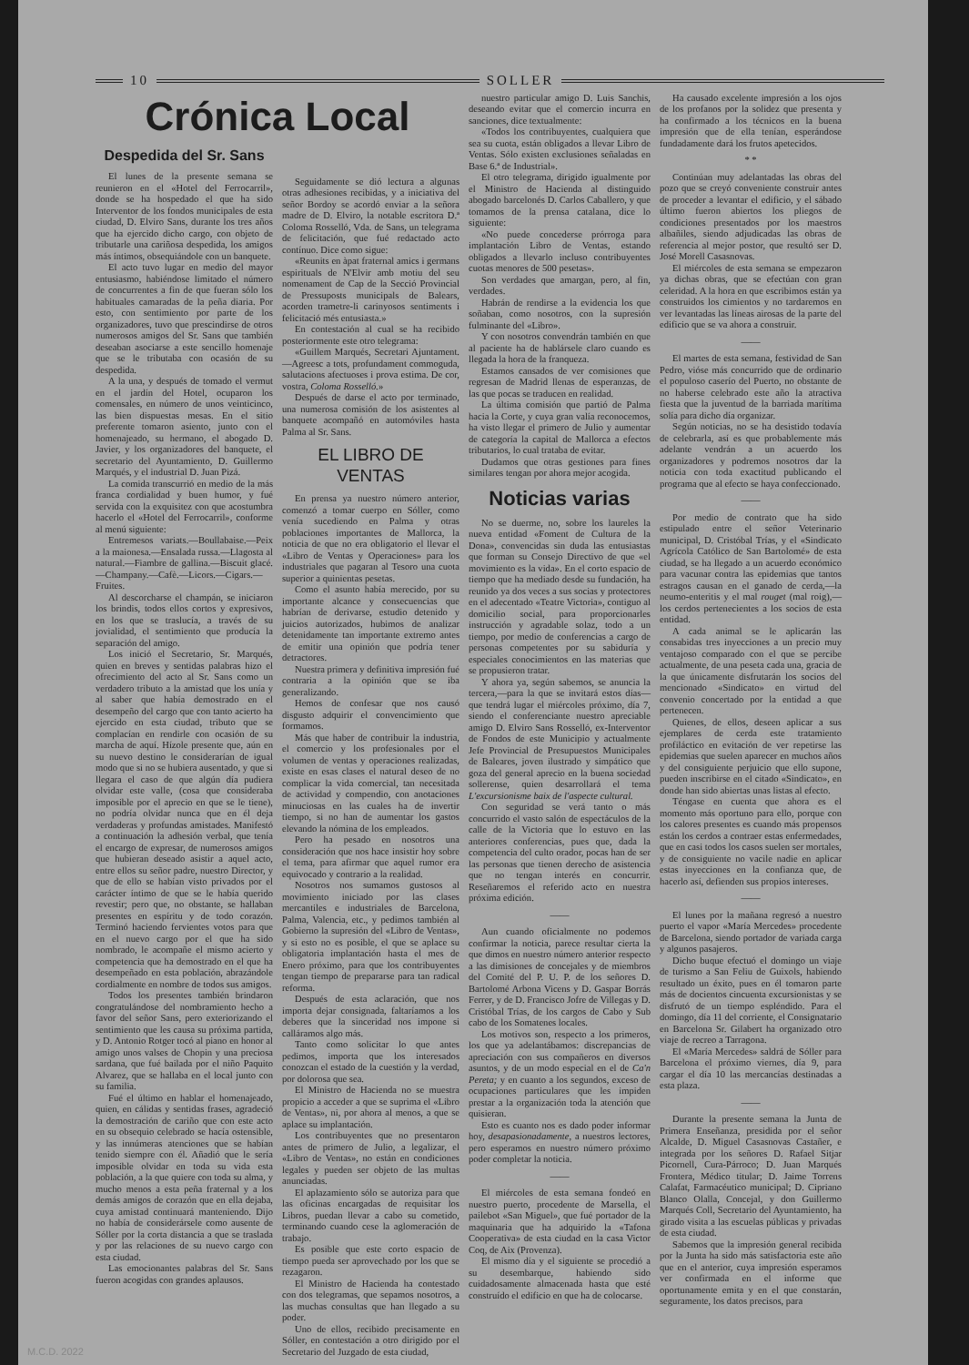10 SOLLER
Crónica Local
Despedida del Sr. Sans
El lunes de la presente semana se reunieron en el «Hotel del Ferrocarril», donde se ha hospedado el que ha sido Interventor de los fondos municipales de esta ciudad, D. Elviro Sans, durante los tres años que ha ejercido dicho cargo, con objeto de tributarle una cariñosa despedida, los amigos más íntimos, obsequiándole con un banquete.
El acto tuvo lugar en medio del mayor entusiasmo, habiéndose limitado el número de concurrentes a fin de que fueran sólo los habituales camaradas de la peña diaria. Por esto, con sentimiento por parte de los organizadores, tuvo que prescindirse de otros numerosos amigos del Sr. Sans que también deseaban asociarse a este sencillo homenaje que se le tributaba con ocasión de su despedida.
A la una, y después de tomado el vermut en el jardín del Hotel, ocuparon los comensales, en número de unos veinticinco, las bien dispuestas mesas. En el sitio preferente tomaron asiento, junto con el homenajeado, su hermano, el abogado D. Javier, y los organizadores del banquete, el secretario del Ayuntamiento, D. Guillermo Marqués, y el industrial D. Juan Pizá.
La comida transcurrió en medio de la más franca cordialidad y buen humor, y fué servida con la exquisitez con que acostumbra hacerlo el «Hotel del Ferrocarril», conforme al menú siguiente:
Entremesos variats.—Boullabaise.—Peix a la maionesa.—Ensalada russa.—Llagosta al natural.—Fiambre de gallina.—Biscuit glacé.—Champany.—Cafè.—Licors.—Cigars.—Fruites.
Al descorcharse el champán, se iniciaron los brindis, todos ellos cortos y expresivos, en los que se traslucía, a través de su jovialidad, el sentimiento que producía la separación del amigo.
Los inició el Secretario, Sr. Marqués, quien en breves y sentidas palabras hizo el ofrecimiento del acto al Sr. Sans como un verdadero tributo a la amistad que los unía y al saber que había demostrado en el desempeño del cargo que con tanto acierto ha ejercido en esta ciudad, tributo que se complacían en rendirle con ocasión de su marcha de aquí. Hízole presente que, aún en su nuevo destino le considerarían de igual modo que si no se hubiera ausentado, y que si llegara el caso de que algún día pudiera olvidar este valle, (cosa que consideraba imposible por el aprecio en que se le tiene), no podría olvidar nunca que en él deja verdaderas y profundas amistades. Manifestó a continuación la adhesión verbal, que tenía el encargo de expresar, de numerosos amigos que hubieran deseado asistir a aquel acto, entre ellos su señor padre, nuestro Director, y que de ello se habían visto privados por el carácter íntimo de que se le había querido revestir; pero que, no obstante, se hallaban presentes en espíritu y de todo corazón. Terminó haciendo fervientes votos para que en el nuevo cargo por el que ha sido nombrado, le acompañe el mismo acierto y competencia que ha demostrado en el que ha desempeñado en esta población, abrazándole cordialmente en nombre de todos sus amigos.
Todos los presentes también brindaron congratulándose del nombramiento hecho a favor del señor Sans, pero exteriorizando el sentimiento que les causa su próxima partida, y D. Antonio Rotger tocó al piano en honor al amigo unos valses de Chopin y una preciosa sardana, que fué bailada por el niño Paquito Alvarez, que se hallaba en el local junto con su familia.
Fué el último en hablar el homenajeado, quien, en cálidas y sentidas frases, agradeció la demostración de cariño que con este acto en su obsequio celebrado se hacía ostensible, y las innúmeras atenciones que se habían tenido siempre con él. Añadió que le sería imposible olvidar en toda su vida esta población, a la que quiere con toda su alma, y mucho menos a esta peña fraternal y a los demás amigos de corazón que en ella dejaba, cuya amistad continuará manteniendo. Dijo no había de considerársele como ausente de Sóller por la corta distancia a que se traslada y por las relaciones de su nuevo cargo con esta ciudad.
Las emocionantes palabras del Sr. Sans fueron acogidas con grandes aplausos.
Seguidamente se dió lectura a algunas otras adhesiones recibidas, y a iniciativa del señor Bordoy se acordó enviar a la señora madre de D. Elviro, la notable escritora D.ª Coloma Rosselló, Vda. de Sans, un telegrama de felicitación, que fué redactado acto contínuo. Dice como sigue:
«Reunits en àpat fraternal amics i germans espirituals de N'Elvir amb motiu del seu nomenament de Cap de la Secció Provincial de Pressuposts municipals de Balears, acorden trametre-li carinyosos sentiments i felicitació més entusiasta.»
En contestación al cual se ha recibido posteriormente este otro telegrama:
«Guillem Marqués, Secretari Ajuntament.—Agreesc a tots, profundament commoguda, salutacions afectuoses i prova estima. De cor, vostra, Coloma Rosselló.»
Después de darse el acto por terminado, una numerosa comisión de los asistentes al banquete acompañó en automóviles hasta Palma al Sr. Sans.
EL LIBRO DE VENTAS
En prensa ya nuestro número anterior, comenzó a tomar cuerpo en Sóller, como venía sucediendo en Palma y otras poblaciones importantes de Mallorca, la noticia de que no era obligatorio el llevar el «Libro de Ventas y Operaciones» para los industriales que pagaran al Tesoro una cuota superior a quinientas pesetas.
Como el asunto había merecido, por su importante alcance y consecuencias que habrían de derivarse, estudio detenido y juicios autorizados, hubimos de analizar detenidamente tan importante extremo antes de emitir una opinión que podría tener detractores.
Nuestra primera y definitiva impresión fué contraria a la opinión que se iba generalizando.
Hemos de confesar que nos causó disgusto adquirir el convencimiento que formamos.
Más que haber de contribuir la industria, el comercio y los profesionales por el volumen de ventas y operaciones realizadas, existe en esas clases el natural deseo de no complicar la vida comercial, tan necesitada de actividad y compendio, con anotaciones minuciosas en las cuales ha de invertir tiempo, si no han de aumentar los gastos elevando la nómina de los empleados.
Pero ha pesado en nosotros una consideración que nos hace insistir hoy sobre el tema, para afirmar que aquel rumor era equivocado y contrario a la realidad.
Nosotros nos sumamos gustosos al movimiento iniciado por las clases mercantiles e industriales de Barcelona, Palma, Valencia, etc., y pedimos también al Gobierno la supresión del «Libro de Ventas», y si esto no es posible, el que se aplace su obligatoria implantación hasta el mes de Enero próximo, para que los contribuyentes tengan tiempo de prepararse para tan radical reforma.
Después de esta aclaración, que nos importa dejar consignada, faltaríamos a los deberes que la sinceridad nos impone si calláramos algo más.
Tanto como solicitar lo que antes pedimos, importa que los interesados conozcan el estado de la cuestión y la verdad, por dolorosa que sea.
El Ministro de Hacienda no se muestra propicio a acceder a que se suprima el «Libro de Ventas», ni, por ahora al menos, a que se aplace su implantación.
Los contribuyentes que no presentaron antes de primero de Julio, a legalizar, el «Libro de Ventas», no están en condiciones legales y pueden ser objeto de las multas anunciadas.
El aplazamiento sólo se autoriza para que las oficinas encargadas de requisitar los Libros, puedan llevar a cabo su cometido, terminando cuando cese la aglomeración de trabajo.
Es posible que este corto espacio de tiempo pueda ser aprovechado por los que se rezagaron.
El Ministro de Hacienda ha contestado con dos telegramas, que sepamos nosotros, a las muchas consultas que han llegado a su poder.
Uno de ellos, recibido precisamente en Sóller, en contestación a otro dirigido por el Secretario del Juzgado de esta ciudad,
nuestro particular amigo D. Luis Sanchis, deseando evitar que el comercio incurra en sanciones, dice textualmente:
«Todos los contribuyentes, cualquiera que sea su cuota, están obligados a llevar Libro de Ventas. Sólo existen exclusiones señaladas en Base 6.ª de Industrial».
El otro telegrama, dirigido igualmente por el Ministro de Hacienda al distinguido abogado barcelonés D. Carlos Caballero, y que tomamos de la prensa catalana, dice lo siguiente:
«No puede concederse prórroga para implantación Libro de Ventas, estando obligados a llevarlo incluso contribuyentes cuotas menores de 500 pesetas».
Son verdades que amargan, pero, al fin, verdades.
Habrán de rendirse a la evidencia los que soñaban, como nosotros, con la supresión fulminante del «Libro».
Y con nosotros convendrán también en que al paciente ha de hablársele claro cuando es llegada la hora de la franqueza.
Estamos cansados de ver comisiones que regresan de Madrid llenas de esperanzas, de las que pocas se traducen en realidad.
La última comisión que partió de Palma hacia la Corte, y cuya gran valía reconocemos, ha visto llegar el primero de Julio y aumentar de categoría la capital de Mallorca a efectos tributarios, lo cual trataba de evitar.
Dudamos que otras gestiones para fines similares tengan por ahora mejor acogida.
Noticias varias
No se duerme, no, sobre los laureles la nueva entidad «Foment de Cultura de la Dona», convencidas sin duda las entusiastas que forman su Consejo Directivo de que «el movimiento es la vida». En el corto espacio de tiempo que ha mediado desde su fundación, ha reunido ya dos veces a sus socias y protectores en el adecentado «Teatre Victoria», contiguo al domicilio social, para proporcionarles instrucción y agradable solaz, todo a un tiempo, por medio de conferencias a cargo de personas competentes por su sabiduría y especiales conocimientos en las materias que se propusieron tratar.
Y ahora ya, según sabemos, se anuncia la tercera,—para la que se invitará estos días—que tendrá lugar el miércoles próximo, día 7, siendo el conferenciante nuestro apreciable amigo D. Elviro Sans Rosselló, ex-Interventor de Fondos de este Municipio y actualmente Jefe Provincial de Presupuestos Municipales de Baleares, joven ilustrado y simpático que goza del general aprecio en la buena sociedad sollerense, quien desarrollará el tema L'excursionisme baix de l'aspecte cultural.
Con seguridad se verá tanto o más concurrido el vasto salón de espectáculos de la calle de la Victoria que lo estuvo en las anteriores conferencias, pues que, dada la competencia del culto orador, pocas han de ser las personas que tienen derecho de asistencia que no tengan interés en concurrir. Reseñaremos el referido acto en nuestra próxima edición.
——
Aun cuando oficialmente no podemos confirmar la noticia, parece resultar cierta la que dimos en nuestro número anterior respecto a las dimisiones de concejales y de miembros del Comité del P. U. P. de los señores D. Bartolomé Arbona Vicens y D. Gaspar Borrás Ferrer, y de D. Francisco Jofre de Villegas y D. Cristóbal Trías, de los cargos de Cabo y Sub cabo de los Somatenes locales.
Los motivos son, respecto a los primeros, los que ya adelantábamos: discrepancias de apreciación con sus compañeros en diversos asuntos, y de un modo especial en el de Ca'n Pereta; y en cuanto a los segundos, exceso de ocupaciones particulares que les impiden prestar a la organización toda la atención que quisieran.
Esto es cuanto nos es dado poder informar hoy, desapasionadamente, a nuestros lectores, pero esperamos en nuestro número próximo poder completar la noticia.
——
El miércoles de esta semana fondeó en nuestro puerto, procedente de Marsella, el pailebot «San Miguel», que fué portador de la maquinaria que ha adquirido la «Tafona Cooperativa» de esta ciudad en la casa Victor Coq, de Aix (Provenza).
El mismo día y el siguiente se procedió a su desembarque, habiendo sido cuidadosamente almacenada hasta que esté construído el edificio en que ha de colocarse.
Ha causado excelente impresión a los ojos de los profanos por la solidez que presenta y ha confirmado a los técnicos en la buena impresión que de ella tenían, esperándose fundadamente dará los frutos apetecidos.
* *
Continúan muy adelantadas las obras del pozo que se creyó conveniente construir antes de proceder a levantar el edificio, y el sábado último fueron abiertos los pliegos de condiciones presentados por los maestros albañiles, siendo adjudicadas las obras de referencia al mejor postor, que resultó ser D. José Morell Casasnovas.
El miércoles de esta semana se empezaron ya dichas obras, que se efectúan con gran celeridad. A la hora en que escribimos están ya construidos los cimientos y no tardaremos en ver levantadas las líneas airosas de la parte del edificio que se va ahora a construir.
——
El martes de esta semana, festividad de San Pedro, vióse más concurrido que de ordinario el populoso caserío del Puerto, no obstante de no haberse celebrado este año la atractiva fiesta que la juventud de la barriada marítima solía para dicho día organizar.
Según noticias, no se ha desistido todavía de celebrarla, así es que probablemente más adelante vendrán a un acuerdo los organizadores y podremos nosotros dar la noticia con toda exactitud publicando el programa que al efecto se haya confeccionado.
——
Por medio de contrato que ha sido estipulado entre el señor Veterinario municipal, D. Cristóbal Trías, y el «Sindicato Agrícola Católico de San Bartolomé» de esta ciudad, se ha llegado a un acuerdo económico para vacunar contra las epidemias que tantos estragos causan en el ganado de cerda,—la neumo-enteritis y el mal rouget (mal roig),—los cerdos pertenecientes a los socios de esta entidad.
A cada animal se le aplicarán las consabidas tres inyecciones a un precio muy ventajoso comparado con el que se percibe actualmente, de una peseta cada una, gracia de la que únicamente disfrutarán los socios del mencionado «Sindicato» en virtud del convenio concertado por la entidad a que pertenecen.
Quienes, de ellos, deseen aplicar a sus ejemplares de cerda este tratamiento profiláctico en evitación de ver repetirse las epidemias que suelen aparecer en muchos años y del consiguiente perjuicio que ello supone, pueden inscribirse en el citado «Sindicato», en donde han sido abiertas unas listas al efecto.
Téngase en cuenta que ahora es el momento más oportuno para ello, porque con los calores presentes es cuando más propensos están los cerdos a contraer estas enfermedades, que en casi todos los casos suelen ser mortales, y de consiguiente no vacile nadie en aplicar estas inyecciones en la confianza que, de hacerlo así, defienden sus propios intereses.
——
El lunes por la mañana regresó a nuestro puerto el vapor «María Mercedes» procedente de Barcelona, siendo portador de variada carga y algunos pasajeros.
Dicho buque efectuó el domingo un viaje de turismo a San Feliu de Guixols, habiendo resultado un éxito, pues en él tomaron parte más de docientos cincuenta excursionistas y se disfrutó de un tiempo espléndido. Para el domingo, día 11 del corriente, el Consignatario en Barcelona Sr. Gilabert ha organizado otro viaje de recreo a Tarragona.
El «María Mercedes» saldrá de Sóller para Barcelona el próximo viernes, día 9, para cargar el día 10 las mercancías destinadas a esta plaza.
——
Durante la presente semana la Junta de Primera Enseñanza, presidida por el señor Alcalde, D. Miguel Casasnovas Castañer, e integrada por los señores D. Rafael Sitjar Picornell, Cura-Párroco; D. Juan Marqués Frontera, Médico titular; D. Jaime Torrens Calafat, Farmacéutico municipal; D. Cipriano Blanco Olalla, Concejal, y don Guillermo Marqués Coll, Secretario del Ayuntamiento, ha girado visita a las escuelas públicas y privadas de esta ciudad.
Sabemos que la impresión general recibida por la Junta ha sido más satisfactoria este año que en el anterior, cuya impresión esperamos ver confirmada en el informe que oportunamente emita y en el que constarán, seguramente, los datos precisos, para
M.C.D. 2022